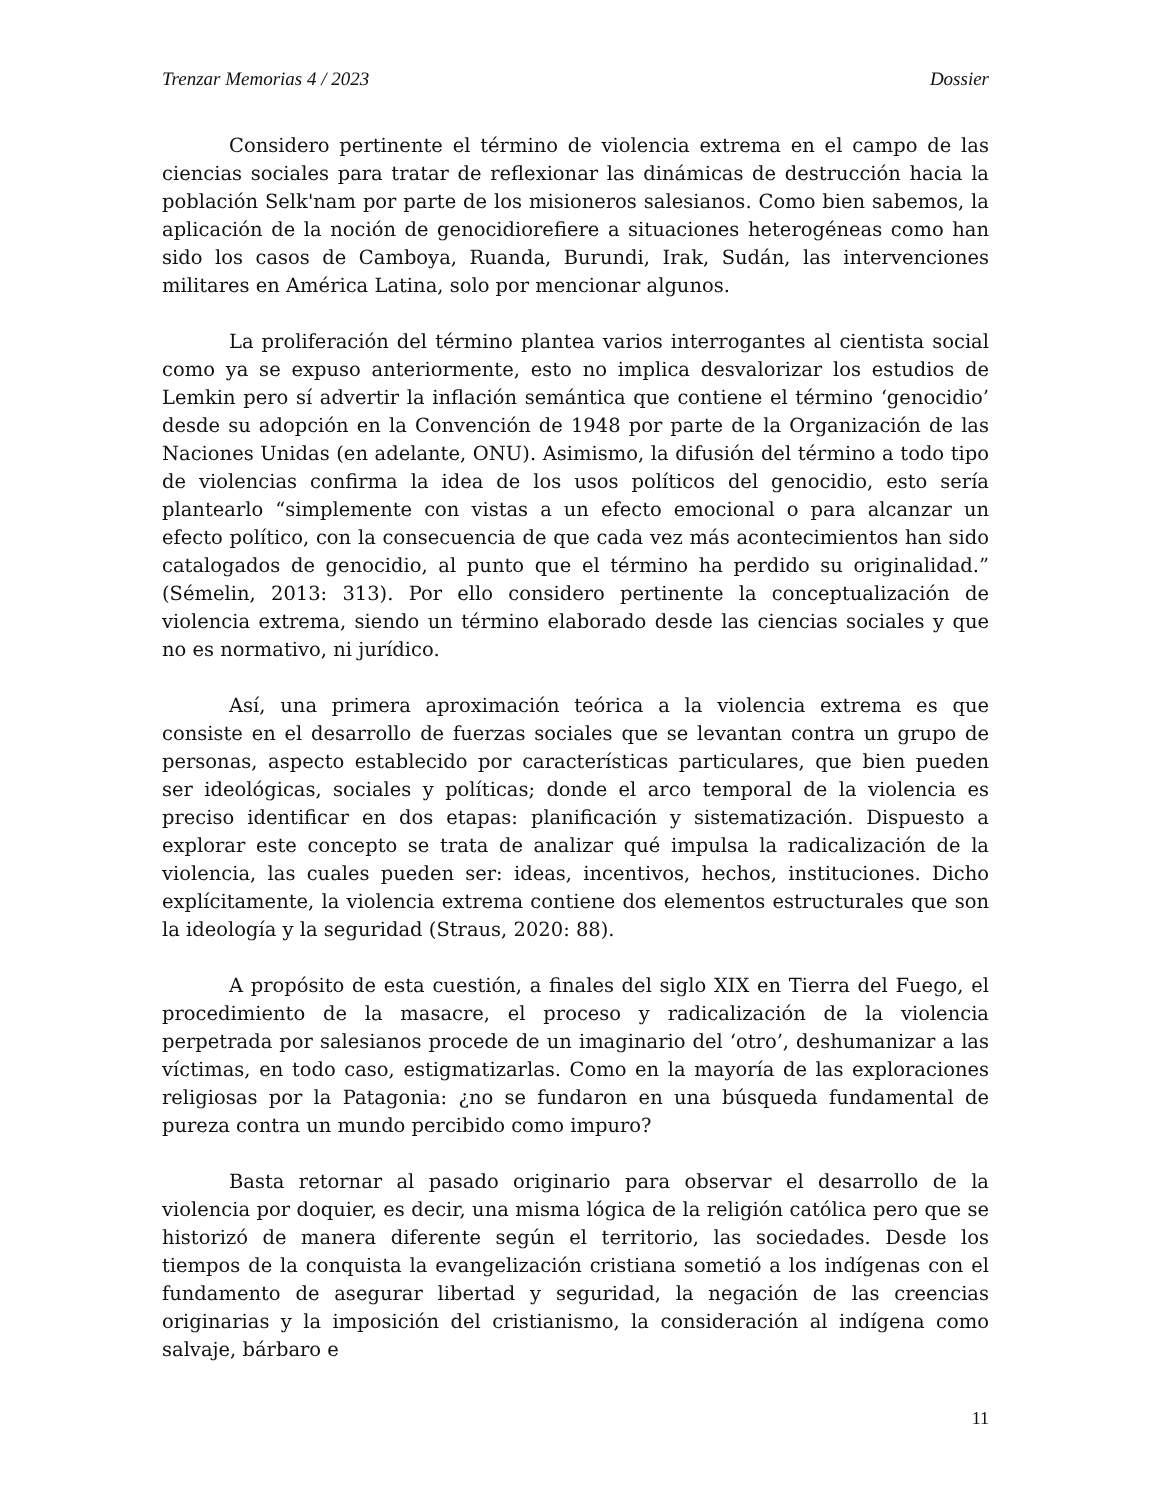Trenzar Memorias 4 / 2023 Dossier
Considero pertinente el término de violencia extrema en el campo de las ciencias sociales para tratar de reflexionar las dinámicas de destrucción hacia la población Selk'nam por parte de los misioneros salesianos. Como bien sabemos, la aplicación de la noción de genocidiorefiere a situaciones heterogéneas como han sido los casos de Camboya, Ruanda, Burundi, Irak, Sudán, las intervenciones militares en América Latina, solo por mencionar algunos.
La proliferación del término plantea varios interrogantes al cientista social como ya se expuso anteriormente, esto no implica desvalorizar los estudios de Lemkin pero sí advertir la inflación semántica que contiene el término ‘genocidio’ desde su adopción en la Convención de 1948 por parte de la Organización de las Naciones Unidas (en adelante, ONU). Asimismo, la difusión del término a todo tipo de violencias confirma la idea de los usos políticos del genocidio, esto sería plantearlo “simplemente con vistas a un efecto emocional o para alcanzar un efecto político, con la consecuencia de que cada vez más acontecimientos han sido catalogados de genocidio, al punto que el término ha perdido su originalidad.” (Sémelin, 2013: 313). Por ello considero pertinente la conceptualización de violencia extrema, siendo un término elaborado desde las ciencias sociales y que no es normativo, ni jurídico.
Así, una primera aproximación teórica a la violencia extrema es que consiste en el desarrollo de fuerzas sociales que se levantan contra un grupo de personas, aspecto establecido por características particulares, que bien pueden ser ideológicas, sociales y políticas; donde el arco temporal de la violencia es preciso identificar en dos etapas: planificación y sistematización. Dispuesto a explorar este concepto se trata de analizar qué impulsa la radicalización de la violencia, las cuales pueden ser: ideas, incentivos, hechos, instituciones. Dicho explícitamente, la violencia extrema contiene dos elementos estructurales que son la ideología y la seguridad (Straus, 2020: 88).
A propósito de esta cuestión, a finales del siglo XIX en Tierra del Fuego, el procedimiento de la masacre, el proceso y radicalización de la violencia perpetrada por salesianos procede de un imaginario del ‘otro’, deshumanizar a las víctimas, en todo caso, estigmatizarlas. Como en la mayoría de las exploraciones religiosas por la Patagonia: ¿no se fundaron en una búsqueda fundamental de pureza contra un mundo percibido como impuro?
Basta retornar al pasado originario para observar el desarrollo de la violencia por doquier, es decir, una misma lógica de la religión católica pero que se historizó de manera diferente según el territorio, las sociedades. Desde los tiempos de la conquista la evangelización cristiana sometió a los indígenas con el fundamento de asegurar libertad y seguridad, la negación de las creencias originarias y la imposición del cristianismo, la consideración al indígena como salvaje, bárbaro e
11